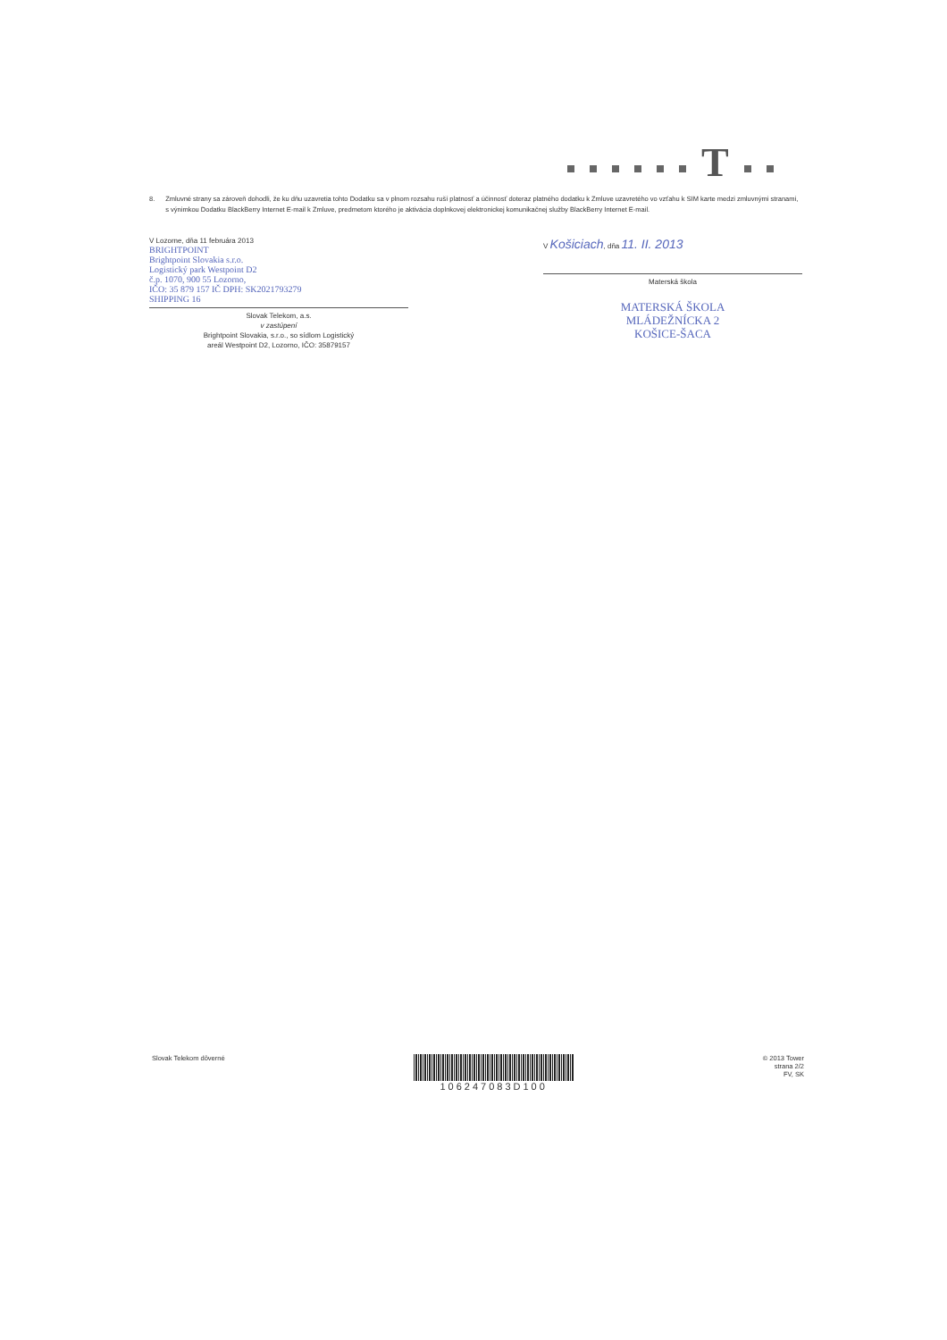T
8. Zmluvné strany sa zároveň dohodli, že ku dňu uzavretia tohto Dodatku sa v plnom rozsahu ruší platnosť a účinnosť doteraz platného dodatku k Zmluve uzavretého vo vzťahu k SIM karte medzi zmluvnými stranami, s výnimkou Dodatku BlackBerry Internet E-mail k Zmluve, predmetom ktorého je aktivácia doplnkovej elektronickej komunikačnej služby BlackBerry Internet E-mail.
V Lozorne, dňa 11 februára 2013
BRIGHTPOINT
Brightpoint Slovakia s.r.o.
Logistický park Westpoint D2
č.p. 1070, 900 55 Lozorno,
IČO: 35 879 157 IČ DPH: SK2021793279
SHIPPING 16
Slovak Telekom, a.s.
v zastúpení
Brightpoint Slovakia, s.r.o., so sídlom Logistický
areál Westpoint D2, Lozorno, IČO: 35879157
V Košiciach, dňa 11. II. 2013
Materská škola
MATERSKÁ ŠKOLA
MLÁDEŽNÍCKA 2
KOŠICE-ŠACA
Slovak Telekom dôverné
106247083D100
© 2013 Tower
strana 2/2
FV, SK